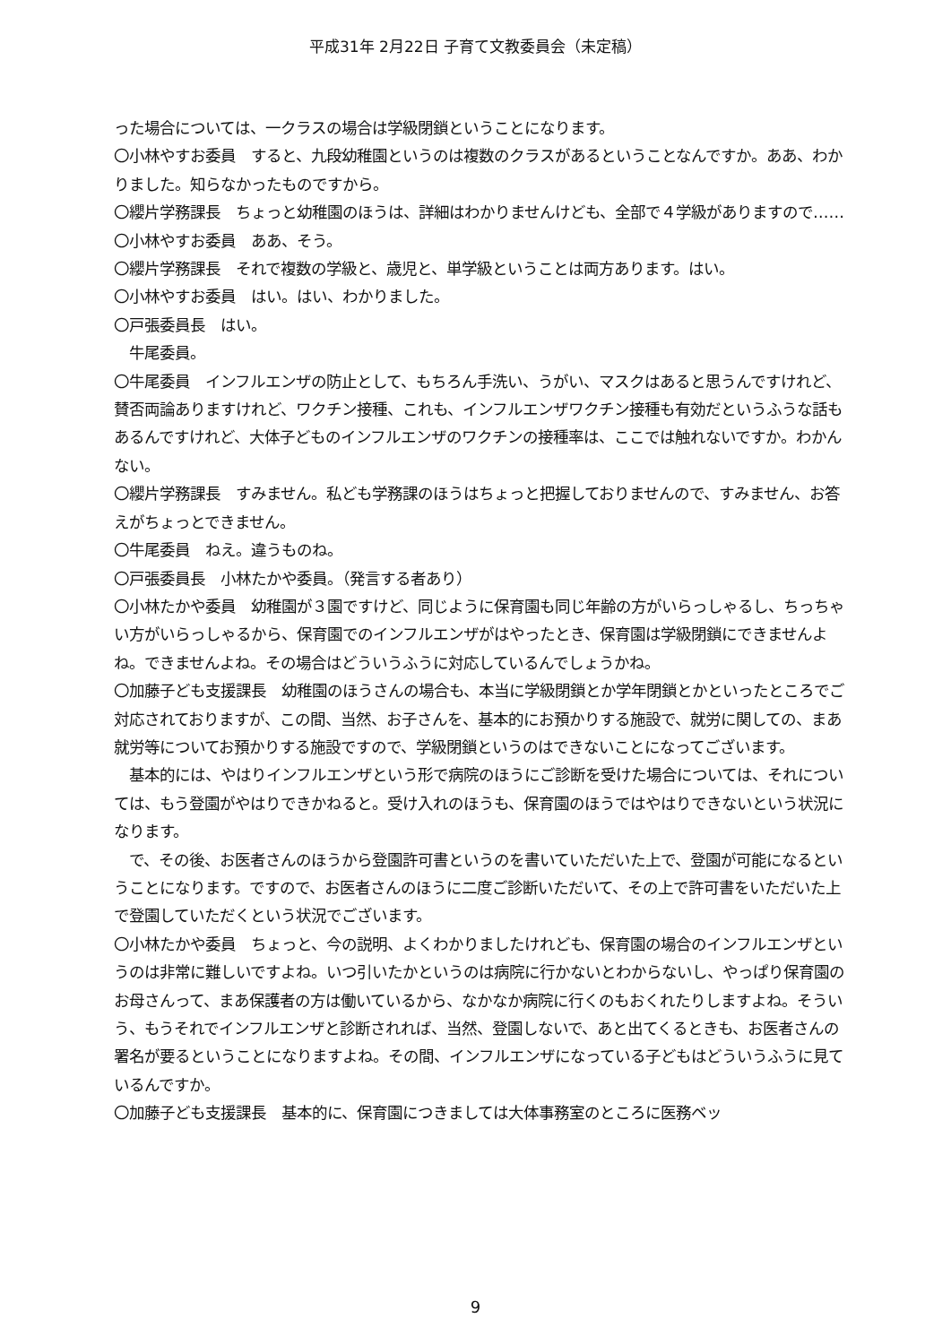平成31年 2月22日 子育て文教委員会（未定稿）
った場合については、一クラスの場合は学級閉鎖ということになります。
〇小林やすお委員　すると、九段幼稚園というのは複数のクラスがあるということなんですか。ああ、わかりました。知らなかったものですから。
〇纓片学務課長　ちょっと幼稚園のほうは、詳細はわかりませんけども、全部で４学級がありますので……
〇小林やすお委員　ああ、そう。
〇纓片学務課長　それで複数の学級と、歳児と、単学級ということは両方あります。はい。
〇小林やすお委員　はい。はい、わかりました。
〇戸張委員長　はい。
　牛尾委員。
〇牛尾委員　インフルエンザの防止として、もちろん手洗い、うがい、マスクはあると思うんですけれど、賛否両論ありますけれど、ワクチン接種、これも、インフルエンザワクチン接種も有効だというふうな話もあるんですけれど、大体子どものインフルエンザのワクチンの接種率は、ここでは触れないですか。わかんない。
〇纓片学務課長　すみません。私ども学務課のほうはちょっと把握しておりませんので、すみません、お答えがちょっとできません。
〇牛尾委員　ねえ。違うものね。
〇戸張委員長　小林たかや委員。（発言する者あり）
〇小林たかや委員　幼稚園が３園ですけど、同じように保育園も同じ年齢の方がいらっしゃるし、ちっちゃい方がいらっしゃるから、保育園でのインフルエンザがはやったとき、保育園は学級閉鎖にできませんよね。できませんよね。その場合はどういうふうに対応しているんでしょうかね。
〇加藤子ども支援課長　幼稚園のほうさんの場合も、本当に学級閉鎖とか学年閉鎖とかといったところでご対応されておりますが、この間、当然、お子さんを、基本的にお預かりする施設で、就労に関しての、まあ就労等についてお預かりする施設ですので、学級閉鎖というのはできないことになってございます。
　基本的には、やはりインフルエンザという形で病院のほうにご診断を受けた場合については、それについては、もう登園がやはりできかねると。受け入れのほうも、保育園のほうではやはりできないという状況になります。
　で、その後、お医者さんのほうから登園許可書というのを書いていただいた上で、登園が可能になるということになります。ですので、お医者さんのほうに二度ご診断いただいて、その上で許可書をいただいた上で登園していただくという状況でございます。
〇小林たかや委員　ちょっと、今の説明、よくわかりましたけれども、保育園の場合のインフルエンザというのは非常に難しいですよね。いつ引いたかというのは病院に行かないとわからないし、やっぱり保育園のお母さんって、まあ保護者の方は働いているから、なかなか病院に行くのもおくれたりしますよね。そういう、もうそれでインフルエンザと診断されれば、当然、登園しないで、あと出てくるときも、お医者さんの署名が要るということになりますよね。その間、インフルエンザになっている子どもはどういうふうに見ているんですか。
〇加藤子ども支援課長　基本的に、保育園につきましては大体事務室のところに医務ベッ
9